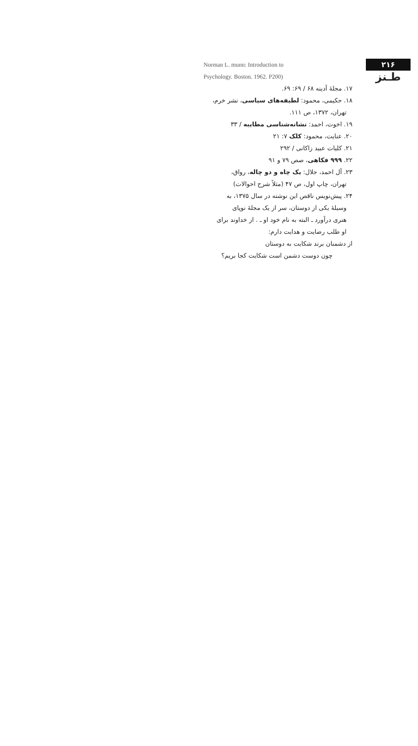۲۱۶
طـنز
Norman L. munn: Introduction to
Psychology. Boston. 1962. P200)
۱۷. مجلهٔ آدینه ۶۸ / ۶۹: ۶۹.
۱۸. حکیمی، محمود: لطیفه‌های سیاسی، نشر خرم،
تهران، ۱۳۷۲، ص ۱۱۱.
۱۹. اخوت، احمد: نشانه‌شناسی مطایبه / ۳۳
۲۰. عنایت، محمود: کلک ۷: ۲۱
۲۱. کلیات عبید زاکانی / ۲۹۲
۲۲. ۹۹۹ فکاهی، صص ۷۹ و ۹۱
۲۳. آل احمد، جلال: یک چاه و دو چاله، رواق،
تهران، چاپ اول، ص ۴۷ (مثلاً شرح احوالات)
۲۴. پیش‌نویس ناقص این نوشته در سال ۱۳۷۵، به
وسیلهٔ یکی از دوستان، سر از یک مجلهٔ نوپای
هنری درآورد ـ البته به نام خود او ـ . از خداوند برای
او طلب رضایت و هدایت دارم:
از دشمنان برند شکایت به دوستان
چون دوست دشمن است شکایت کجا بریم؟